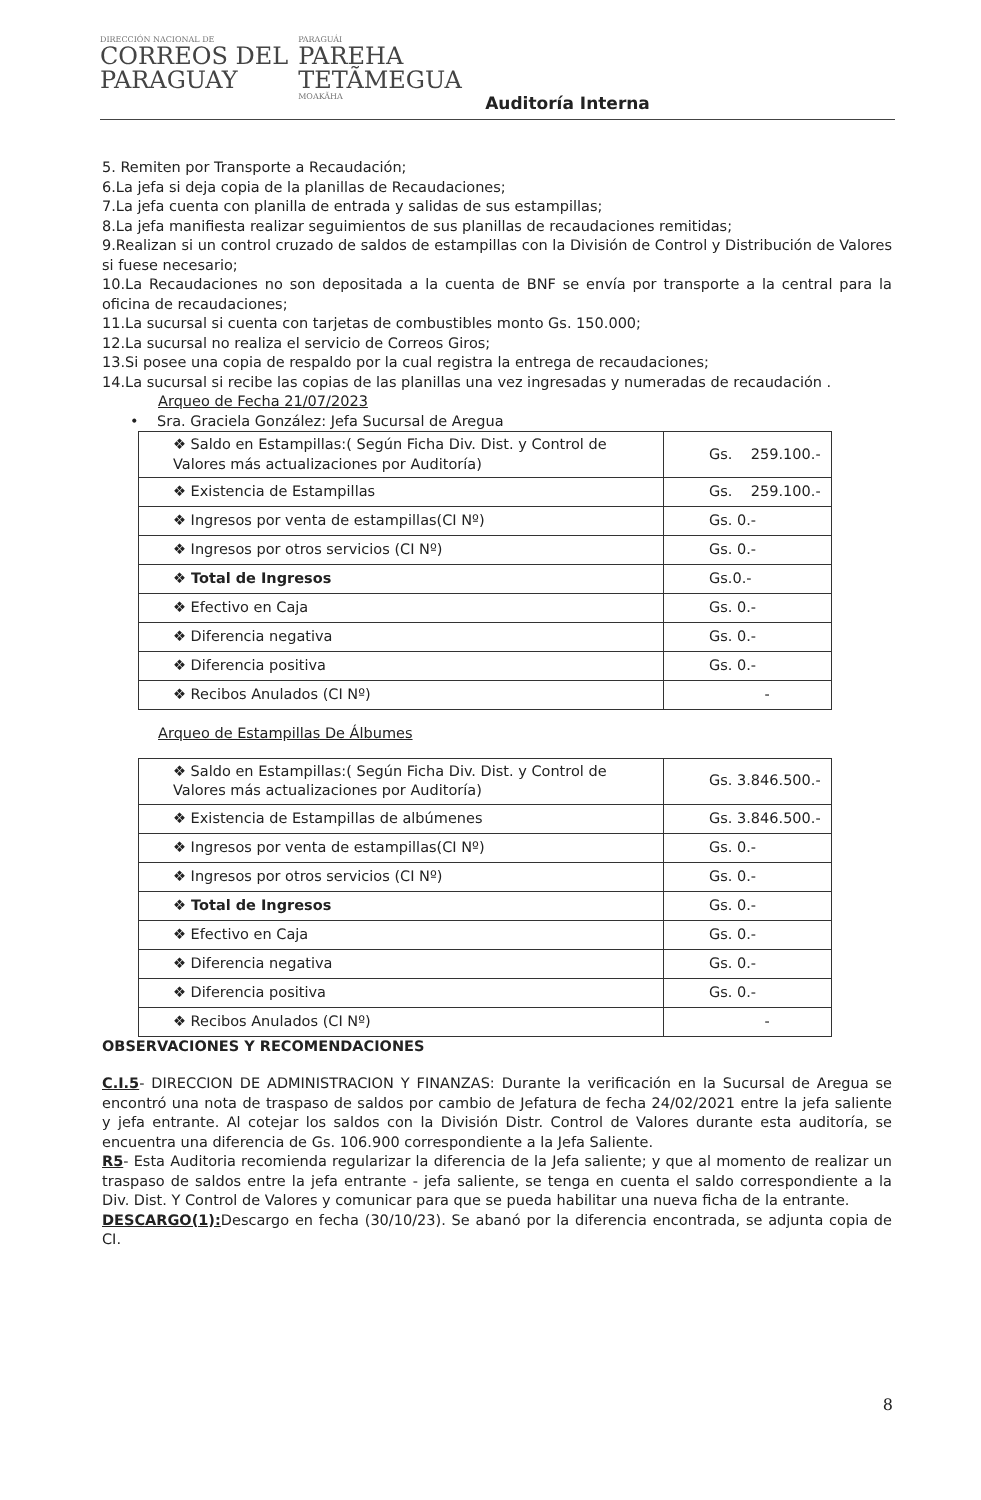DIRECCIÓN NACIONAL DE
CORREOS DEL
PARAGUAY
PARAGUÁI
PAREHA
TETÃMEGUA
MOAKÃHA
Auditoría Interna
5. Remiten por Transporte a Recaudación;
6.La jefa si deja copia de la planillas de Recaudaciones;
7.La jefa cuenta con planilla de entrada y salidas de sus estampillas;
8.La jefa manifiesta realizar seguimientos de sus planillas de recaudaciones remitidas;
9.Realizan si un control cruzado de saldos de estampillas con la División de Control y Distribución de Valores si fuese necesario;
10.La Recaudaciones no son depositada a la cuenta de BNF se envía por transporte a la central para la oficina de recaudaciones;
11.La sucursal si cuenta con tarjetas de combustibles monto Gs. 150.000;
12.La sucursal no realiza el servicio de Correos Giros;
13.Si posee una copia de respaldo por la cual registra la entrega de recaudaciones;
14.La sucursal si recibe las copias de las planillas una vez ingresadas y numeradas de recaudación .
Arqueo de Fecha 21/07/2023
• Sra. Graciela González: Jefa Sucursal de Aregua
| ❖ Saldo en Estampillas:( Según Ficha Div. Dist. y Control de Valores más actualizaciones por Auditoría) | Gs. 259.100.- |
| ❖ Existencia de Estampillas | Gs. 259.100.- |
| ❖ Ingresos por venta de estampillas(CI Nº) | Gs. 0.- |
| ❖ Ingresos por otros servicios (CI Nº) | Gs. 0.- |
| ❖ Total de Ingresos | Gs.0.- |
| ❖ Efectivo en Caja | Gs. 0.- |
| ❖ Diferencia negativa | Gs. 0.- |
| ❖ Diferencia positiva | Gs. 0.- |
| ❖ Recibos Anulados (CI Nº) | - |
Arqueo de Estampillas De Álbumes
| ❖ Saldo en Estampillas:( Según Ficha Div. Dist. y Control de Valores más actualizaciones por Auditoría) | Gs. 3.846.500.- |
| ❖ Existencia de Estampillas de albúmenes | Gs. 3.846.500.- |
| ❖ Ingresos por venta de estampillas(CI Nº) | Gs. 0.- |
| ❖ Ingresos por otros servicios (CI Nº) | Gs. 0.- |
| ❖ Total de Ingresos | Gs. 0.- |
| ❖ Efectivo en Caja | Gs. 0.- |
| ❖ Diferencia negativa | Gs. 0.- |
| ❖ Diferencia positiva | Gs. 0.- |
| ❖ Recibos Anulados (CI Nº) | - |
OBSERVACIONES Y RECOMENDACIONES
C.I.5- DIRECCION DE ADMINISTRACION Y FINANZAS: Durante la verificación en la Sucursal de Aregua se encontró una nota de traspaso de saldos por cambio de Jefatura de fecha 24/02/2021 entre la jefa saliente y jefa entrante. Al cotejar los saldos con la División Distr. Control de Valores durante esta auditoría, se encuentra una diferencia de Gs. 106.900 correspondiente a la Jefa Saliente.
R5- Esta Auditoria recomienda regularizar la diferencia de la Jefa saliente; y que al momento de realizar un traspaso de saldos entre la jefa entrante - jefa saliente, se tenga en cuenta el saldo correspondiente a la Div. Dist. Y Control de Valores y comunicar para que se pueda habilitar una nueva ficha de la entrante.
DESCARGO(1): Descargo en fecha (30/10/23). Se abanó por la diferencia encontrada, se adjunta copia de CI.
8